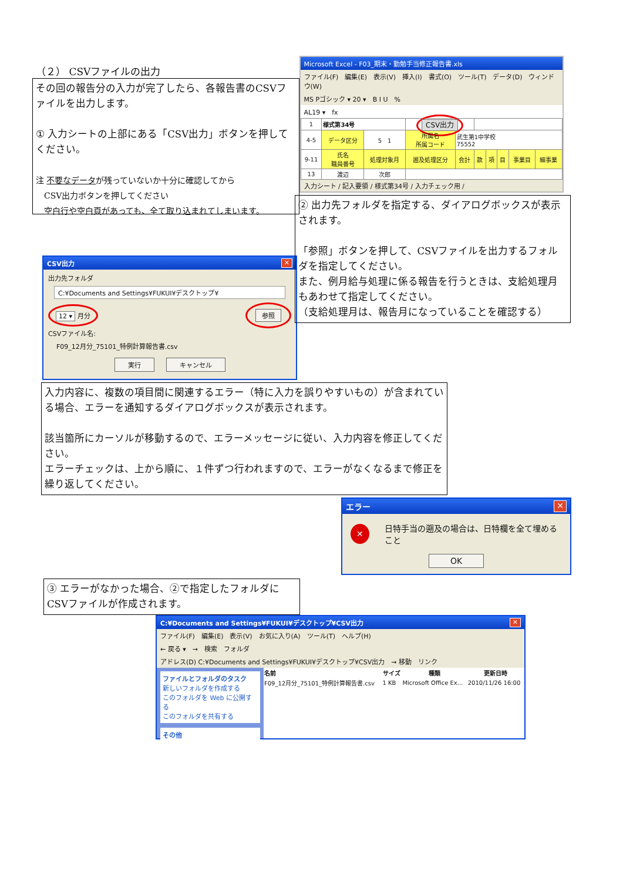（２） CSVファイルの出力
その回の報告分の入力が完了したら、各報告書のCSVファイルを出力します。
① 入力シートの上部にある「CSV出力」ボタンを押してください。
注 不要なデータが残っていないか十分に確認してから
　CSV出力ボタンを押してください
　空白行や空白頁があっても、全て取り込まれてしまいます。
CSV出力 ✕
出力先フォルダ
C:¥Documents and Settings¥FUKUI¥デスクトップ¥
12 ▾ 月分 参照
CSVファイル名:
F09_12月分_75101_特例計算報告書.csv
実行 キャンセル
Microsoft Excel - F03_期末・勤勉手当修正報告書.xls
ファイル(F)　編集(E)　表示(V)　挿入(I)　書式(O)　ツール(T)　データ(D)　ウィンドウ(W)
MS Pゴシック ▾ 20 ▾　B I U　%
AL19 ▾　fx
| 1 | 様式第34号 | | CSV出力 | | | | | | |
| 4-5 | データ区分 | 5 1 | 所属名 所属コード | 武生第1中学校 75552 | | | | | |
| 9-11 | 氏名 職員番号 | 処理対象月 | 遡及処理区分 | 会計 | 款 | 項 | 目 | 事業目 | 細事業 |
| 13 | 渡辺 | 次郎 | | | | | | | |
入力シート / 記入要領 / 様式第34号 / 入力チェック用 /
② 出力先フォルダを指定する、ダイアログボックスが表示されます。
「参照」ボタンを押して、CSVファイルを出力するフォルダを指定してください。
また、例月給与処理に係る報告を行うときは、支給処理月もあわせて指定してください。
（支給処理月は、報告月になっていることを確認する）
入力内容に、複数の項目間に関連するエラー（特に入力を誤りやすいもの）が含まれている場合、エラーを通知するダイアログボックスが表示されます。
該当箇所にカーソルが移動するので、エラーメッセージに従い、入力内容を修正してください。
エラーチェックは、上から順に、１件ずつ行われますので、エラーがなくなるまで修正を繰り返してください。
エラー ✕
✕ 日特手当の遡及の場合は、日特欄を全て埋めること
OK
③ エラーがなかった場合、②で指定したフォルダにCSVファイルが作成されます。
C:¥Documents and Settings¥FUKUI¥デスクトップ¥CSV出力 ✕
ファイル(F)　編集(E)　表示(V)　お気に入り(A)　ツール(T)　ヘルプ(H)
← 戻る ▾　→　検索　フォルダ
アドレス(D) C:¥Documents and Settings¥FUKUI¥デスクトップ¥CSV出力　→ 移動　リンク
ファイルとフォルダのタスク
新しいフォルダを作成する
このフォルダを Web に公開する
このフォルダを共有する
その他
| 名前 | サイズ | 種類 | 更新日時 |
| --- | --- | --- | --- |
| F09_12月分_75101_特例計算報告書.csv | 1 KB | Microsoft Office Ex... | 2010/11/26 16:00 |